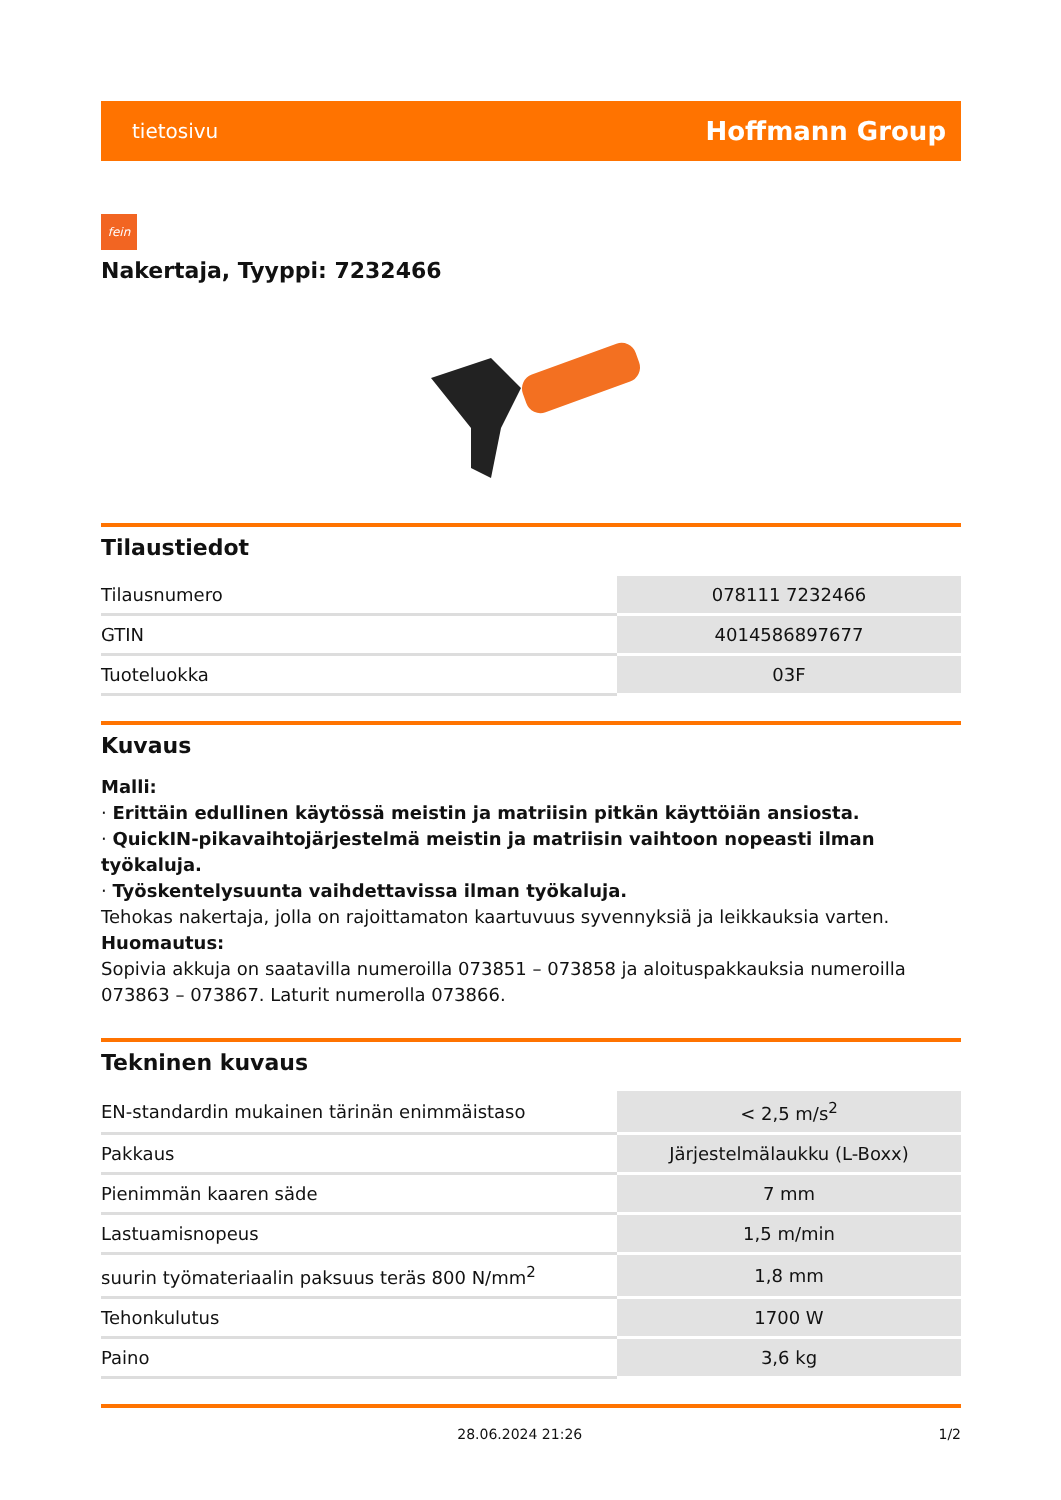tietosivu Hoffmann Group
fein
Nakertaja, Tyyppi: 7232466
Tilaustiedot
| Tilausnumero | 078111 7232466 |
| GTIN | 4014586897677 |
| Tuoteluokka | 03F |
Kuvaus
Malli:
· Erittäin edullinen käytössä meistin ja matriisin pitkän käyttöiän ansiosta.
· QuickIN-pikavaihtojärjestelmä meistin ja matriisin vaihtoon nopeasti ilman työkaluja.
· Työskentelysuunta vaihdettavissa ilman työkaluja.
Tehokas nakertaja, jolla on rajoittamaton kaartuvuus syvennyksiä ja leikkauksia varten.
Huomautus:
Sopivia akkuja on saatavilla numeroilla 073851 – 073858 ja aloituspakkauksia numeroilla 073863 – 073867. Laturit numerolla 073866.
Tekninen kuvaus
| EN-standardin mukainen tärinän enimmäistaso | < 2,5 m/s<sup>2</sup> |
| Pakkaus | Järjestelmälaukku (L-Boxx) |
| Pienimmän kaaren säde | 7 mm |
| Lastuamisnopeus | 1,5 m/min |
| suurin työmateriaalin paksuus teräs 800 N/mm<sup>2</sup> | 1,8 mm |
| Tehonkulutus | 1700 W |
| Paino | 3,6 kg |
28.06.2024 21:26 1/2